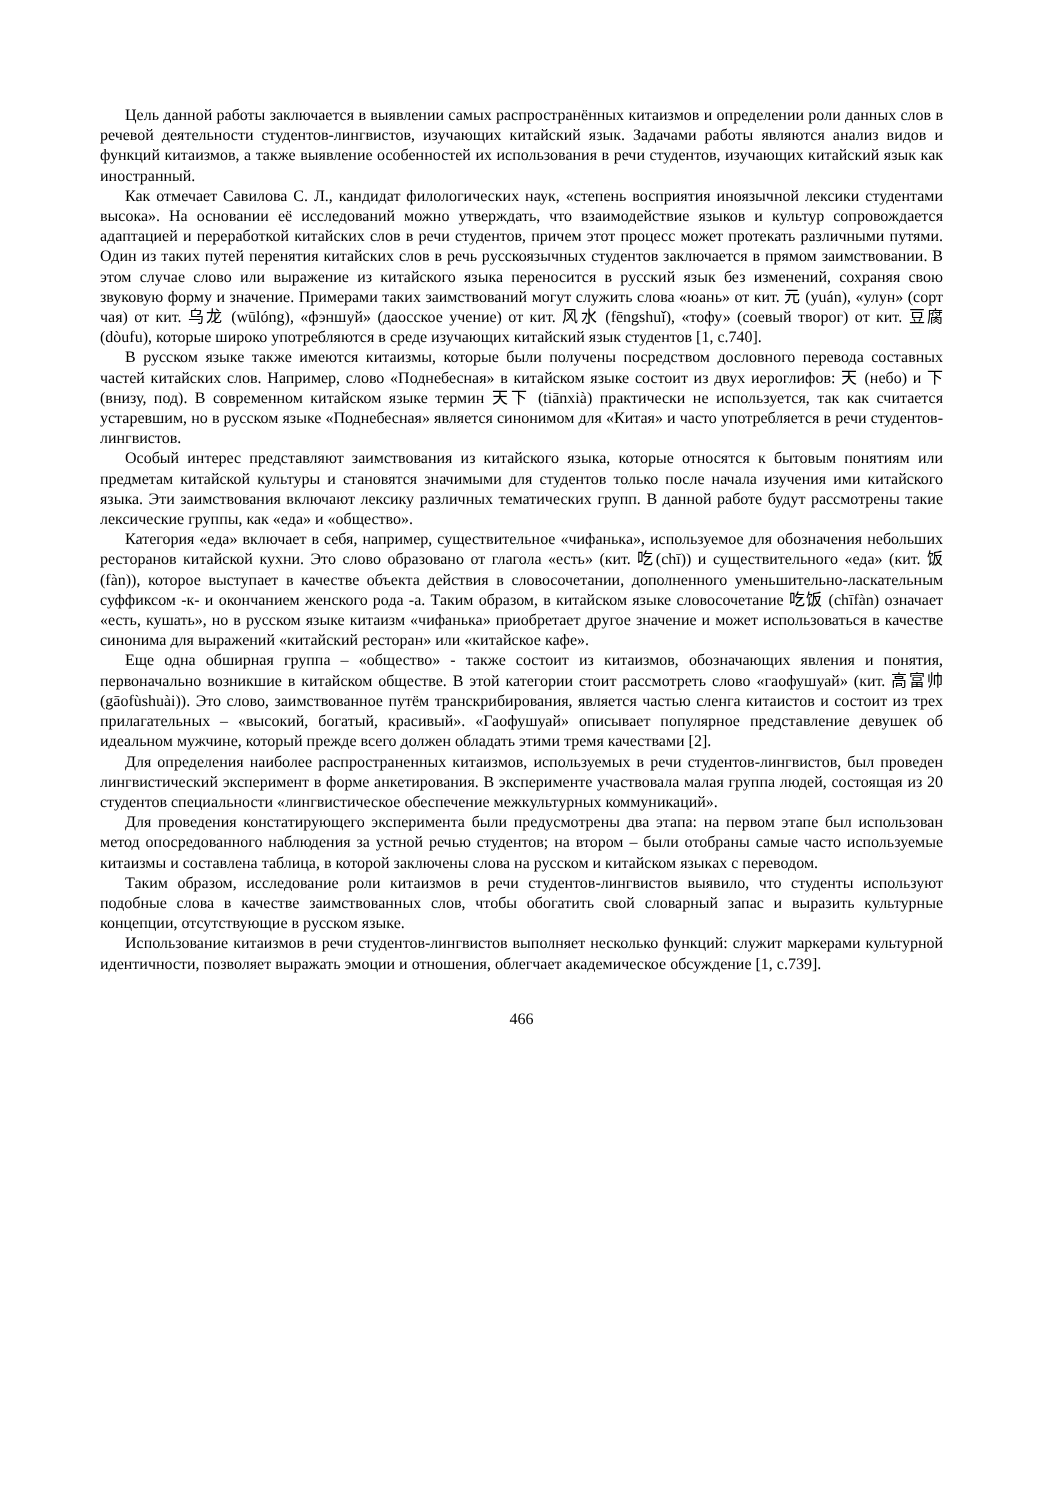Цель данной работы заключается в выявлении самых распространённых китаизмов и определении роли данных слов в речевой деятельности студентов-лингвистов, изучающих китайский язык. Задачами работы являются анализ видов и функций китаизмов, а также выявление особенностей их использования в речи студентов, изучающих китайский язык как иностранный.
Как отмечает Савилова С. Л., кандидат филологических наук, «степень восприятия иноязычной лексики студентами высока». На основании её исследований можно утверждать, что взаимодействие языков и культур сопровождается адаптацией и переработкой китайских слов в речи студентов, причем этот процесс может протекать различными путями. Один из таких путей перенятия китайских слов в речь русскоязычных студентов заключается в прямом заимствовании. В этом случае слово или выражение из китайского языка переносится в русский язык без изменений, сохраняя свою звуковую форму и значение. Примерами таких заимствований могут служить слова «юань» от кит. 元 (yuán), «улун» (сорт чая) от кит. 乌龙 (wūlóng), «фэншуй» (даосское учение) от кит. 风水 (fēngshuǐ), «тофу» (соевый творог) от кит. 豆腐 (dòufu), которые широко употребляются в среде изучающих китайский язык студентов [1, с.740].
В русском языке также имеются китаизмы, которые были получены посредством дословного перевода составных частей китайских слов. Например, слово «Поднебесная» в китайском языке состоит из двух иероглифов: 天 (небо) и 下 (внизу, под). В современном китайском языке термин 天下 (tiānxià) практически не используется, так как считается устаревшим, но в русском языке «Поднебесная» является синонимом для «Китая» и часто употребляется в речи студентов-лингвистов.
Особый интерес представляют заимствования из китайского языка, которые относятся к бытовым понятиям или предметам китайской культуры и становятся значимыми для студентов только после начала изучения ими китайского языка. Эти заимствования включают лексику различных тематических групп. В данной работе будут рассмотрены такие лексические группы, как «еда» и «общество».
Категория «еда» включает в себя, например, существительное «чифанька», используемое для обозначения небольших ресторанов китайской кухни. Это слово образовано от глагола «есть» (кит. 吃(chī)) и существительного «еда» (кит. 饭 (fàn)), которое выступает в качестве объекта действия в словосочетании, дополненного уменьшительно-ласкательным суффиксом -к- и окончанием женского рода -а. Таким образом, в китайском языке словосочетание 吃饭 (chīfàn) означает «есть, кушать», но в русском языке китаизм «чифанька» приобретает другое значение и может использоваться в качестве синонима для выражений «китайский ресторан» или «китайское кафе».
Еще одна обширная группа – «общество» - также состоит из китаизмов, обозначающих явления и понятия, первоначально возникшие в китайском обществе. В этой категории стоит рассмотреть слово «гаофушуай» (кит. 高富帅 (gāofùshuài)). Это слово, заимствованное путём транскрибирования, является частью сленга китаистов и состоит из трех прилагательных – «высокий, богатый, красивый». «Гаофушуай» описывает популярное представление девушек об идеальном мужчине, который прежде всего должен обладать этими тремя качествами [2].
Для определения наиболее распространенных китаизмов, используемых в речи студентов-лингвистов, был проведен лингвистический эксперимент в форме анкетирования. В эксперименте участвовала малая группа людей, состоящая из 20 студентов специальности «лингвистическое обеспечение межкультурных коммуникаций».
Для проведения констатирующего эксперимента были предусмотрены два этапа: на первом этапе был использован метод опосредованного наблюдения за устной речью студентов; на втором – были отобраны самые часто используемые китаизмы и составлена таблица, в которой заключены слова на русском и китайском языках с переводом.
Таким образом, исследование роли китаизмов в речи студентов-лингвистов выявило, что студенты используют подобные слова в качестве заимствованных слов, чтобы обогатить свой словарный запас и выразить культурные концепции, отсутствующие в русском языке.
Использование китаизмов в речи студентов-лингвистов выполняет несколько функций: служит маркерами культурной идентичности, позволяет выражать эмоции и отношения, облегчает академическое обсуждение [1, с.739].
466